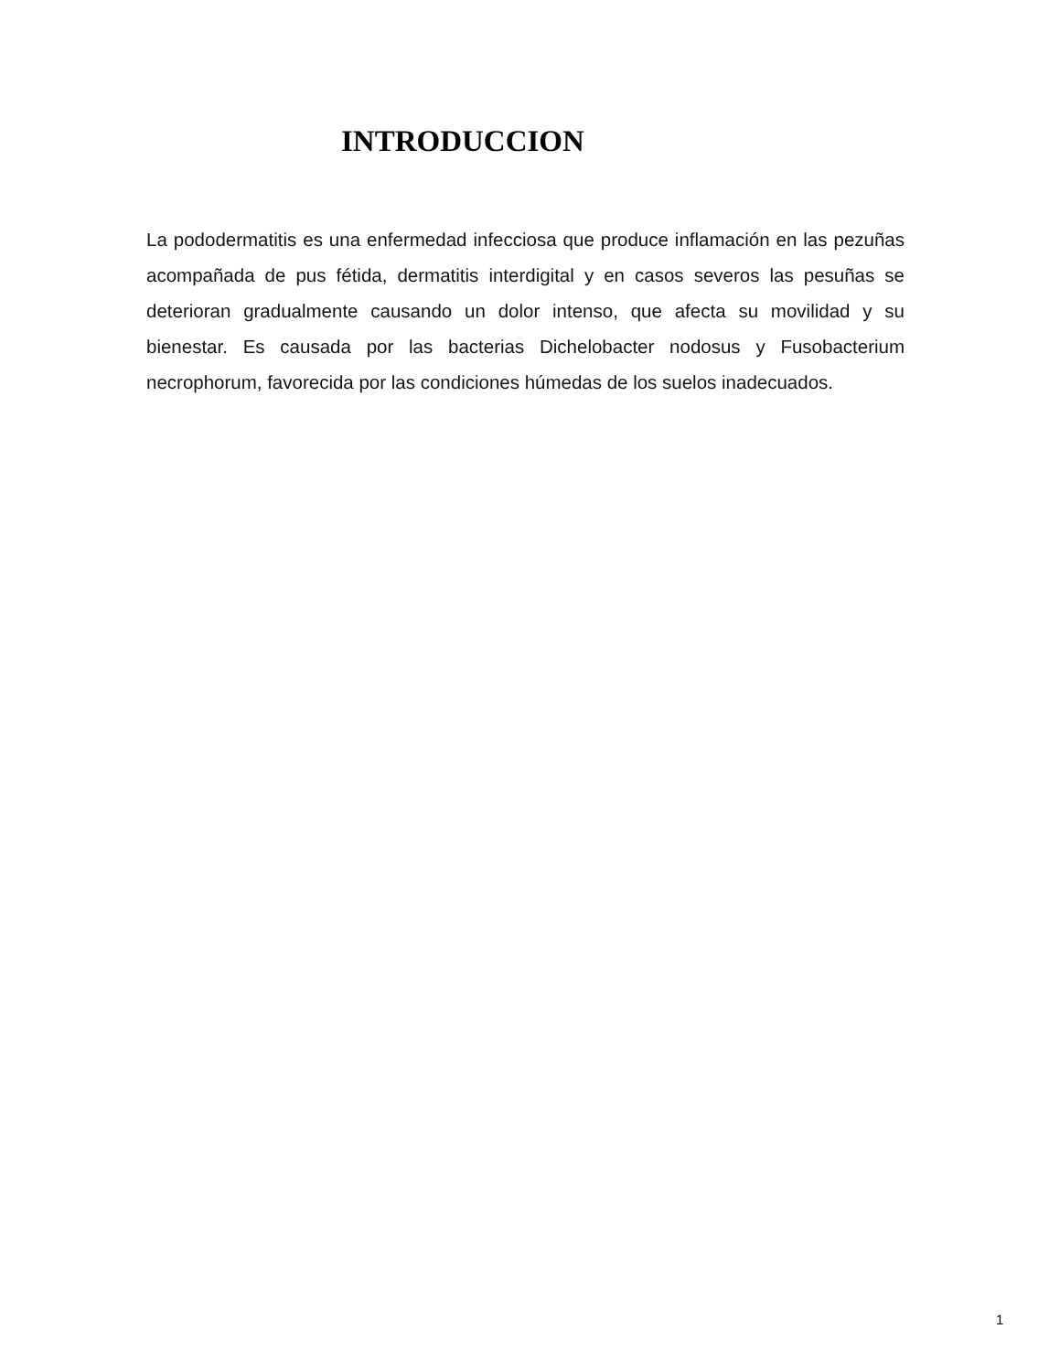INTRODUCCION
La pododermatitis es una enfermedad infecciosa que produce inflamación en las pezuñas acompañada de pus fétida, dermatitis interdigital y en casos severos las pesuñas se deterioran gradualmente causando un dolor intenso, que afecta su movilidad y su bienestar. Es causada por las bacterias Dichelobacter nodosus y Fusobacterium necrophorum, favorecida por las condiciones húmedas de los suelos inadecuados.
1